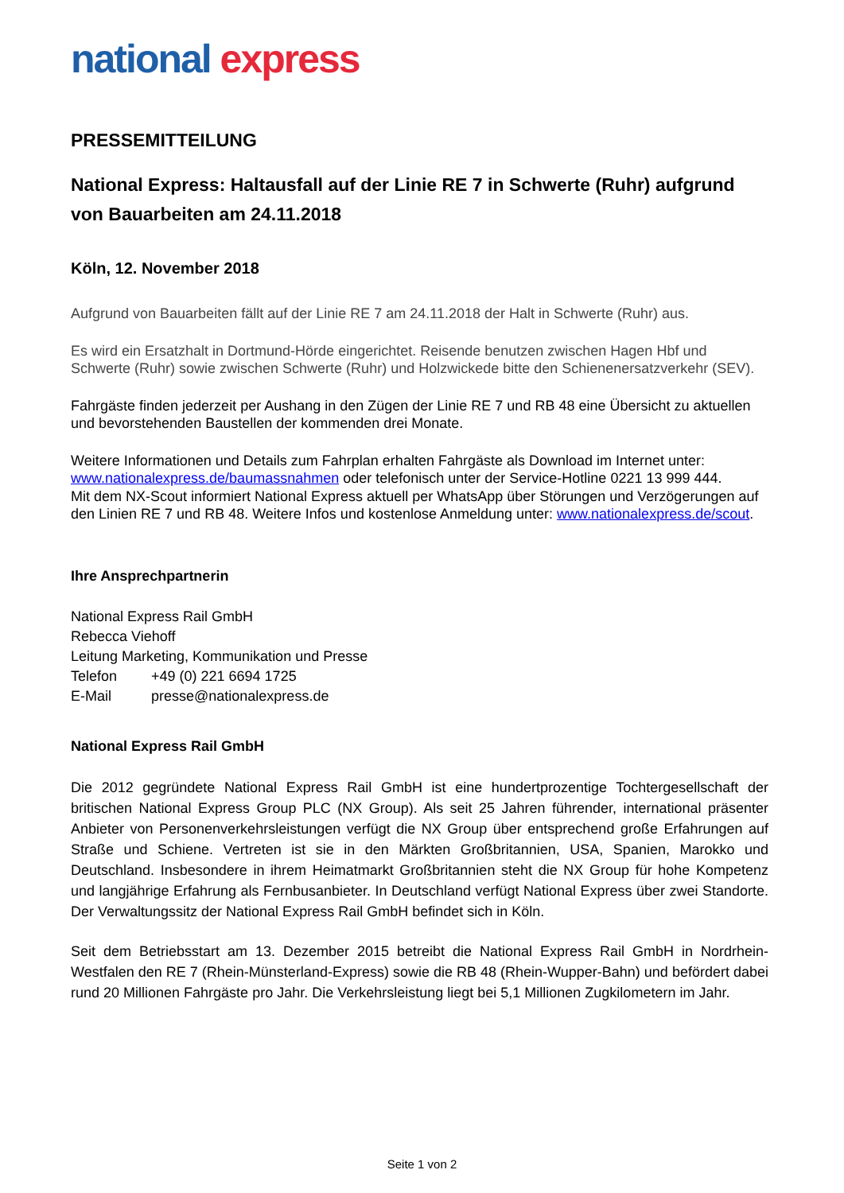national express
PRESSEMITTEILUNG
National Express: Haltausfall auf der Linie RE 7 in Schwerte (Ruhr) auf­grund von Bauarbeiten am 24.11.2018
Köln, 12. November 2018
Aufgrund von Bauarbeiten fällt auf der Linie RE 7 am 24.11.2018 der Halt in Schwerte (Ruhr) aus.
Es wird ein Ersatzhalt in Dortmund-Hörde eingerichtet. Reisende benutzen zwischen Hagen Hbf und Schwerte (Ruhr) sowie zwischen Schwerte (Ruhr) und Holzwickede bitte den Schienenersatzver­kehr (SEV).
Fahrgäste finden jederzeit per Aushang in den Zügen der Linie RE 7 und RB 48 eine Übersicht zu aktuellen und bevorstehenden Baustellen der kommenden drei Monate.
Weitere Informationen und Details zum Fahrplan erhalten Fahrgäste als Download im Internet un­ter:
www.nationalexpress.de/baumassnahmen oder telefonisch unter der Service-Hotline 0221 13 999 444.
Mit dem NX-Scout informiert National Express aktuell per WhatsApp über Störungen und Verzöge­rungen auf den Linien RE 7 und RB 48. Weitere Infos und kostenlose Anmeldung unter: www.natio­nalexpress.de/scout.
Ihre Ansprechpartnerin
National Express Rail GmbH
Rebecca Viehoff
Leitung Marketing, Kommunikation und Presse
Telefon +49 (0) 221 6694 1725
E-Mail presse@nationalexpress.de
National Express Rail GmbH
Die 2012 gegründete National Express Rail GmbH ist eine hundertprozentige Tochtergesellschaft der britischen National Express Group PLC (NX Group). Als seit 25 Jahren führender, international prä­senter Anbieter von Personenverkehrsleistungen verfügt die NX Group über entsprechend große Er­fahrungen auf Straße und Schiene. Vertreten ist sie in den Märkten Großbritannien, USA, Spanien, Marokko und Deutschland. Insbesondere in ihrem Heimatmarkt Großbritannien steht die NX Group für hohe Kompetenz und langjährige Erfahrung als Fernbusanbieter. In Deutschland verfügt National Express über zwei Standorte. Der Verwaltungssitz der National Express Rail GmbH befindet sich in Köln.
Seit dem Betriebsstart am 13. Dezember 2015 betreibt die National Express Rail GmbH in Nordrhein-Westfalen den RE 7 (Rhein-Münsterland-Express) sowie die RB 48 (Rhein-Wupper-Bahn) und beför­dert dabei rund 20 Millionen Fahrgäste pro Jahr. Die Verkehrsleistung liegt bei 5,1 Millionen Zugkilo­metern im Jahr.
Seite 1 von 2